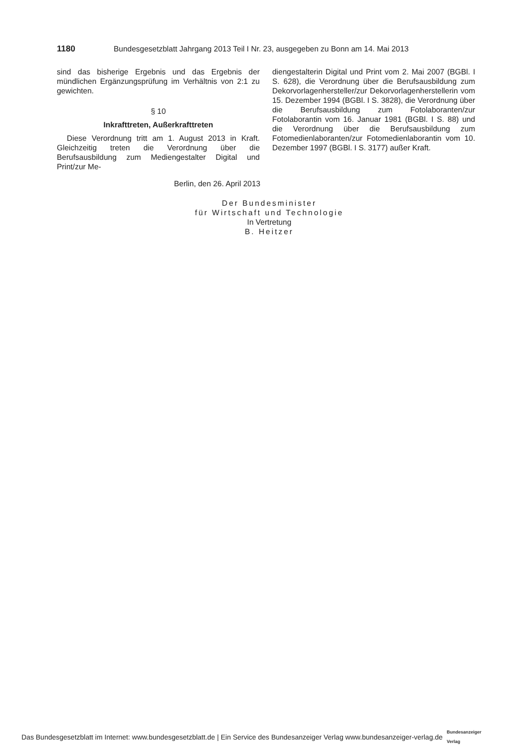1180 Bundesgesetzblatt Jahrgang 2013 Teil I Nr. 23, ausgegeben zu Bonn am 14. Mai 2013
sind das bisherige Ergebnis und das Ergebnis der mündlichen Ergänzungsprüfung im Verhältnis von 2:1 zu gewichten.
§ 10
Inkrafttreten, Außerkrafttreten
Diese Verordnung tritt am 1. August 2013 in Kraft. Gleichzeitig treten die Verordnung über die Berufsausbildung zum Mediengestalter Digital und Print/zur Me-
diengestalterin Digital und Print vom 2. Mai 2007 (BGBl. I S. 628), die Verordnung über die Berufsausbildung zum Dekorvorlagenhersteller/zur Dekorvorlagenherstellerin vom 15. Dezember 1994 (BGBl. I S. 3828), die Verordnung über die Berufsausbildung zum Fotolaboranten/zur Fotolaborantin vom 16. Januar 1981 (BGBl. I S. 88) und die Verordnung über die Berufsausbildung zum Fotomedienlaboranten/zur Fotomedienlaborantin vom 10. Dezember 1997 (BGBl. I S. 3177) außer Kraft.
Berlin, den 26. April 2013
Der Bundesminister
für Wirtschaft und Technologie
In Vertretung
B. Heitzer
Das Bundesgesetzblatt im Internet: www.bundesgesetzblatt.de | Ein Service des Bundesanzeiger Verlag www.bundesanzeiger-verlag.de Bundesanzeiger
Verlag